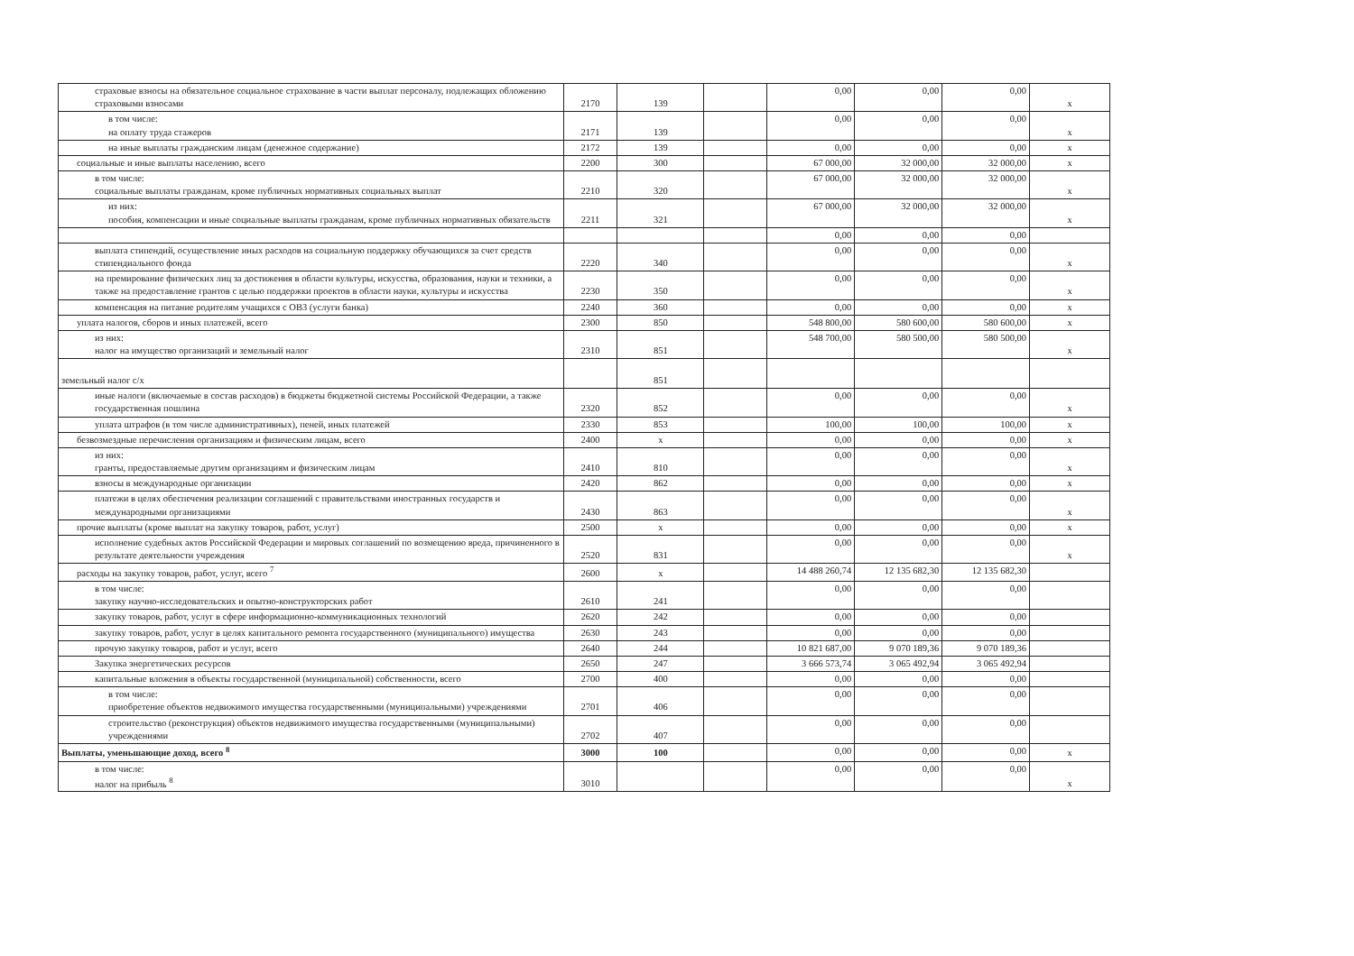| страховые взносы на обязательное социальное страхование в части выплат персоналу, подлежащих обложению страховыми взносами | 2170 | 139 | | 0,00 | 0,00 | 0,00 | x |
| в том числе: на оплату труда стажеров | 2171 | 139 | | 0,00 | 0,00 | 0,00 | x |
| на иные выплаты гражданским лицам (денежное содержание) | 2172 | 139 | | 0,00 | 0,00 | 0,00 | x |
| социальные и иные выплаты населению, всего | 2200 | 300 | | 67 000,00 | 32 000,00 | 32 000,00 | x |
| в том числе: социальные выплаты гражданам, кроме публичных нормативных социальных выплат | 2210 | 320 | | 67 000,00 | 32 000,00 | 32 000,00 | x |
| из них: пособия, компенсации и иные социальные выплаты гражданам, кроме публичных нормативных обязательств | 2211 | 321 | | 67 000,00 | 32 000,00 | 32 000,00 | x |
| | | | | 0,00 | 0,00 | 0,00 | |
| выплата стипендий, осуществление иных расходов на социальную поддержку обучающихся за счет средств стипендиального фонда | 2220 | 340 | | 0,00 | 0,00 | 0,00 | x |
| на премирование физических лиц за достижения в области культуры, искусства, образования, науки и техники, а также на предоставление грантов с целью поддержки проектов в области науки, культуры и искусства | 2230 | 350 | | 0,00 | 0,00 | 0,00 | x |
| компенсация на питание родителям учащихся с ОВЗ (услуги банка) | 2240 | 360 | | 0,00 | 0,00 | 0,00 | x |
| уплата налогов, сборов и иных платежей, всего | 2300 | 850 | | 548 800,00 | 580 600,00 | 580 600,00 | x |
| из них: налог на имущество организаций и земельный налог | 2310 | 851 | | 548 700,00 | 580 500,00 | 580 500,00 | x |
| земельный налог с/х | | 851 | | | | | |
| иные налоги (включаемые в состав расходов) в бюджеты бюджетной системы Российской Федерации, а также государственная пошлина | 2320 | 852 | | 0,00 | 0,00 | 0,00 | x |
| уплата штрафов (в том числе административных), пеней, иных платежей | 2330 | 853 | | 100,00 | 100,00 | 100,00 | x |
| безвозмездные перечисления организациям и физическим лицам, всего | 2400 | x | | 0,00 | 0,00 | 0,00 | x |
| из них: гранты, предоставляемые другим организациям и физическим лицам | 2410 | 810 | | 0,00 | 0,00 | 0,00 | x |
| взносы в международные организации | 2420 | 862 | | 0,00 | 0,00 | 0,00 | x |
| платежи в целях обеспечения реализации соглашений с правительствами иностранных государств и международными организациями | 2430 | 863 | | 0,00 | 0,00 | 0,00 | x |
| прочие выплаты (кроме выплат на закупку товаров, работ, услуг) | 2500 | x | | 0,00 | 0,00 | 0,00 | x |
| исполнение судебных актов Российской Федерации и мировых соглашений по возмещению вреда, причиненного в результате деятельности учреждения | 2520 | 831 | | 0,00 | 0,00 | 0,00 | x |
| расходы на закупку товаров, работ, услуг, всего <sup>7</sup> | 2600 | x | | 14 488 260,74 | 12 135 682,30 | 12 135 682,30 | |
| в том числе: закупку научно-исследовательских и опытно-конструкторских работ | 2610 | 241 | | 0,00 | 0,00 | 0,00 | |
| закупку товаров, работ, услуг в сфере информационно-коммуникационных технологий | 2620 | 242 | | 0,00 | 0,00 | 0,00 | |
| закупку товаров, работ, услуг в целях капитального ремонта государственного (муниципального) имущества | 2630 | 243 | | 0,00 | 0,00 | 0,00 | |
| прочую закупку товаров, работ и услуг, всего | 2640 | 244 | | 10 821 687,00 | 9 070 189,36 | 9 070 189,36 | |
| Закупка энергетических ресурсов | 2650 | 247 | | 3 666 573,74 | 3 065 492,94 | 3 065 492,94 | |
| капитальные вложения в объекты государственной (муниципальной) собственности, всего | 2700 | 400 | | 0,00 | 0,00 | 0,00 | |
| в том числе: приобретение объектов недвижимого имущества государственными (муниципальными) учреждениями | 2701 | 406 | | 0,00 | 0,00 | 0,00 | |
| строительство (реконструкция) объектов недвижимого имущества государственными (муниципальными) учреждениями | 2702 | 407 | | 0,00 | 0,00 | 0,00 | |
| Выплаты, уменьшающие доход, всего <sup>8</sup> | 3000 | 100 | | 0,00 | 0,00 | 0,00 | x |
| в том числе: налог на прибыль <sup>8</sup> | 3010 | | | 0,00 | 0,00 | 0,00 | x |